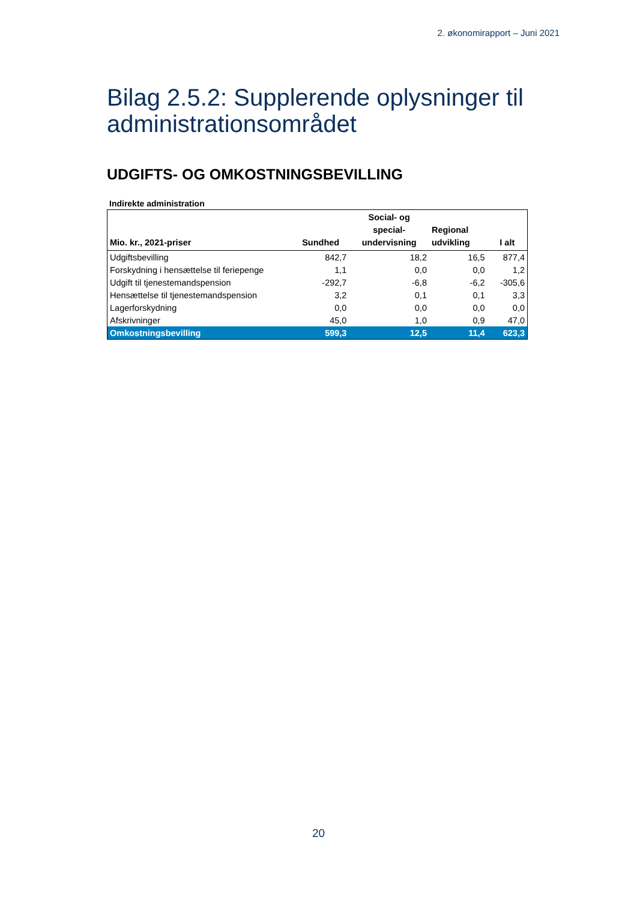2. økonomirapport – Juni 2021
Bilag 2.5.2: Supplerende oplysninger til administrationsområdet
UDGIFTS- OG OMKOSTNINGSBEVILLING
Indirekte administration
| Mio. kr., 2021-priser | Sundhed | Social- og special- undervisning | Regional udvikling | I alt |
| --- | --- | --- | --- | --- |
| Udgiftsbevilling | 842,7 | 18,2 | 16,5 | 877,4 |
| Forskydning i hensættelse til feriepenge | 1,1 | 0,0 | 0,0 | 1,2 |
| Udgift til tjenestemandspension | -292,7 | -6,8 | -6,2 | -305,6 |
| Hensættelse til tjenestemandspension | 3,2 | 0,1 | 0,1 | 3,3 |
| Lagerforskydning | 0,0 | 0,0 | 0,0 | 0,0 |
| Afskrivninger | 45,0 | 1,0 | 0,9 | 47,0 |
| Omkostningsbevilling | 599,3 | 12,5 | 11,4 | 623,3 |
20